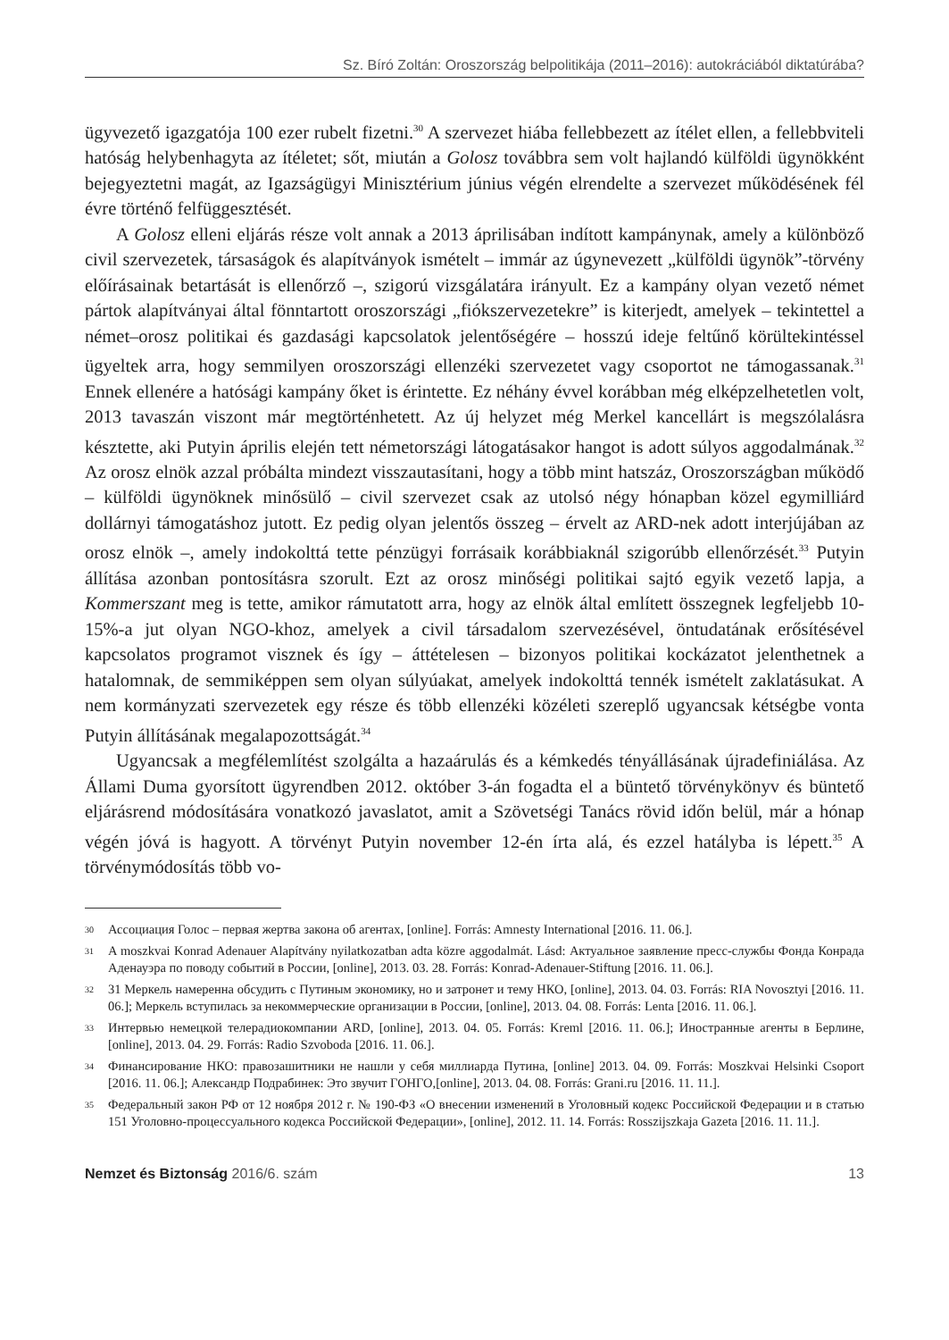Sz. Bíró Zoltán: Oroszország belpolitikája (2011–2016): autokráciából diktatúrába?
ügyvezető igazgatója 100 ezer rubelt fizetni.<sup>30</sup> A szervezet hiába fellebbezett az ítélet ellen, a fellebbviteli hatóság helybenhagyta az ítéletet; sőt, miután a Golosz továbbra sem volt hajlandó külföldi ügynökként bejegyeztetni magát, az Igazságügyi Minisztérium június végén elrendelte a szervezet működésének fél évre történő felfüggesztését.
A Golosz elleni eljárás része volt annak a 2013 áprilisában indított kampánynak, amely a különböző civil szervezetek, társaságok és alapítványok ismételt – immár az úgynevezett „külföldi ügynök”-törvény előírásainak betartását is ellenőrző –, szigorú vizsgálatára irányult. Ez a kampány olyan vezető német pártok alapítványai által fönntartott oroszországi „fiókszervezetekre” is kiterjedt, amelyek – tekintettel a német–orosz politikai és gazdasági kapcsolatok jelentőségére – hosszú ideje feltűnő körültekintéssel ügyeltek arra, hogy semmilyen oroszországi ellenzéki szervezetet vagy csoportot ne támogassanak.<sup>31</sup> Ennek ellenére a hatósági kampány őket is érintette. Ez néhány évvel korábban még elképzelhetetlen volt, 2013 tavaszán viszont már megtörténhetett. Az új helyzet még Merkel kancellárt is megszólalásra késztette, aki Putyin április elején tett németországi látogatásakor hangot is adott súlyos aggodalmának.<sup>32</sup> Az orosz elnök azzal próbálta mindezt visszautasítani, hogy a több mint hatszáz, Oroszországban működő – külföldi ügynöknek minősülő – civil szervezet csak az utolsó négy hónapban közel egymilliárd dollárnyi támogatáshoz jutott. Ez pedig olyan jelentős összeg – érvelt az ARD-nek adott interjújában az orosz elnök –, amely indokolttá tette pénzügyi forrásaik korábbiaknál szigorúbb ellenőrzését.<sup>33</sup> Putyin állítása azonban pontosításra szorult. Ezt az orosz minőségi politikai sajtó egyik vezető lapja, a Kommerszant meg is tette, amikor rámutatott arra, hogy az elnök által említett összegnek legfeljebb 10-15%-a jut olyan NGO-khoz, amelyek a civil társadalom szervezésével, öntudatának erősítésével kapcsolatos programot visznek és így – áttételesen – bizonyos politikai kockázatot jelenthetnek a hatalomnak, de semmiképpen sem olyan súlyúakat, amelyek indokolttá tennék ismételt zaklatásukat. A nem kormányzati szervezetek egy része és több ellenzéki közéleti szereplő ugyancsak kétségbe vonta Putyin állításának megalapozottságát.<sup>34</sup>
Ugyancsak a megfélemlítést szolgálta a hazaárulás és a kémkedés tényállásának újradefiniálása. Az Állami Duma gyorsított ügyrendben 2012. október 3-án fogadta el a büntető törvénykönyv és büntető eljárásrend módosítására vonatkozó javaslatot, amit a Szövetségi Tanács rövid időn belül, már a hónap végén jóvá is hagyott. A törvényt Putyin november 12-én írta alá, és ezzel hatályba is lépett.<sup>35</sup> A törvénymódosítás több vo-
30 Ассоциация Голос – первая жертва закона об агентах, [online]. Forrás: Amnesty International [2016. 11. 06.].
31 A moszkvai Konrad Adenauer Alapítvány nyilatkozatban adta közre aggodalmát. Lásd: Актуальное заявление пресс-службы Фонда Конрада Аденауэра по поводу событий в России, [online], 2013. 03. 28. Forrás: Konrad-Adenauer-Stiftung [2016. 11. 06.].
32 31 Меркель намеренна обсудить с Путиным экономику, но и затронет и тему НКО, [online], 2013. 04. 03. Forrás: RIA Novosztyi [2016. 11. 06.]; Меркель вступилась за некоммерческие организации в России, [online], 2013. 04. 08. Forrás: Lenta [2016. 11. 06.].
33 Интервью немецкой телерадиокомпании ARD, [online], 2013. 04. 05. Forrás: Kreml [2016. 11. 06.]; Иностранные агенты в Берлине, [online], 2013. 04. 29. Forrás: Radio Szvoboda [2016. 11. 06.].
34 Финансирование НКО: правозашитники не нашли у себя миллиарда Путина, [online] 2013. 04. 09. Forrás: Moszkvai Helsinki Csoport [2016. 11. 06.]; Александр Подрабинек: Это звучит ГОНГО,[online], 2013. 04. 08. Forrás: Grani.ru [2016. 11. 11.].
35 Федеральный закон РФ от 12 ноября 2012 г. № 190-ФЗ «О внесении изменений в Уголовный кодекс Российской Федерации и в статью 151 Уголовно-процессуального кодекса Российской Федерации», [online], 2012. 11. 14. Forrás: Rosszijszkaja Gazeta [2016. 11. 11.].
Nemzet és Biztonság 2016/6. szám 13